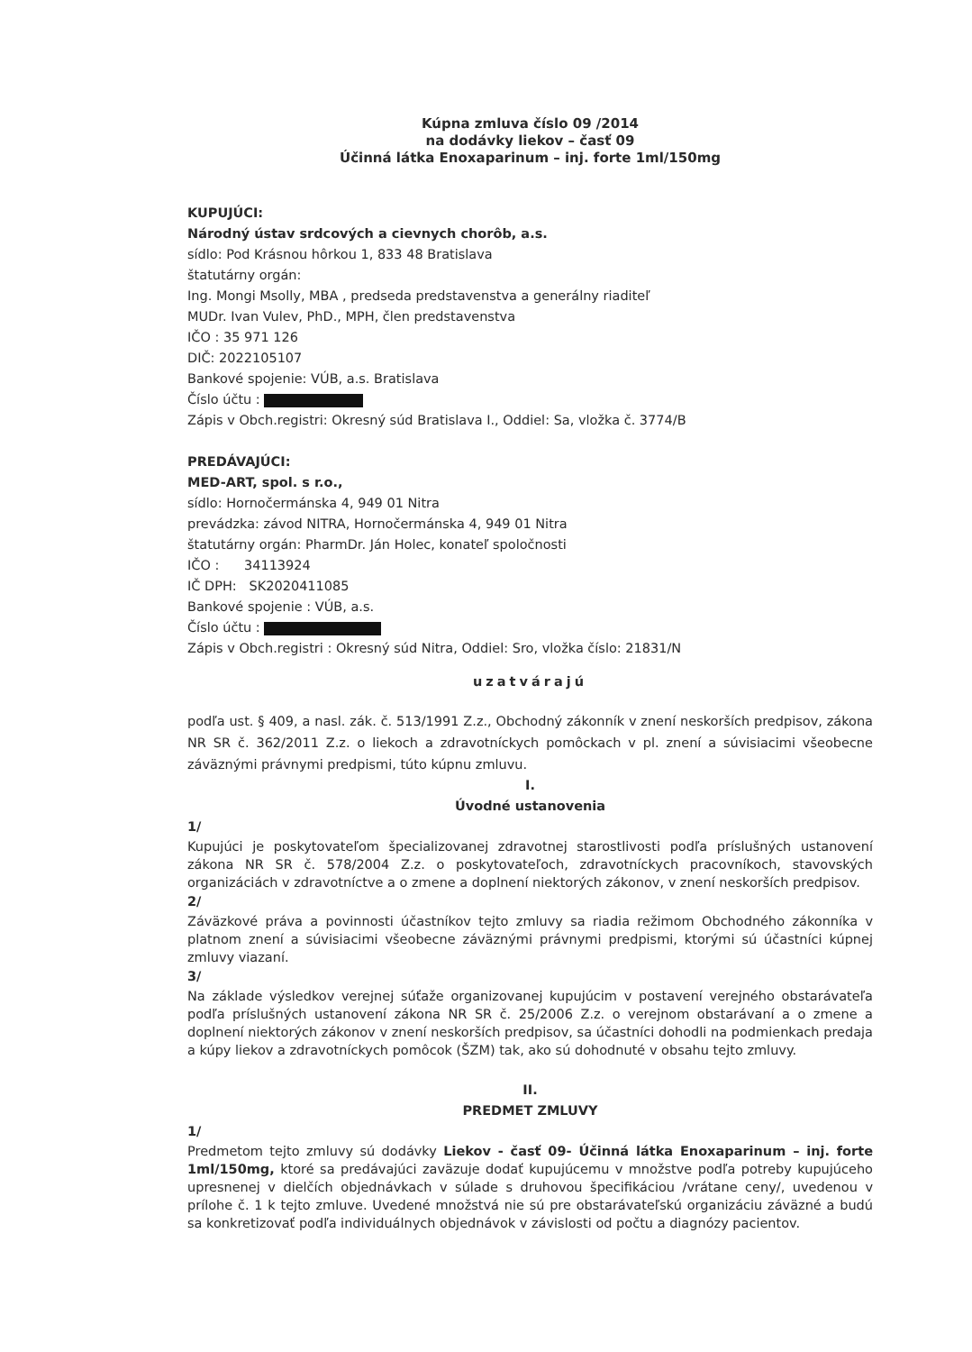Kúpna zmluva číslo 09 /2014
na dodávky liekov – časť 09
Účinná látka Enoxaparinum – inj. forte 1ml/150mg
KUPUJÚCI:
Národný ústav srdcových a cievnych chorôb, a.s.
sídlo: Pod Krásnou hôrkou 1, 833 48 Bratislava
štatutárny orgán:
Ing. Mongi Msolly, MBA , predseda predstavenstva a generálny riaditeľ
MUDr. Ivan Vulev, PhD., MPH, člen predstavenstva
IČO : 35 971 126
DIČ: 2022105107
Bankové spojenie: VÚB, a.s. Bratislava
Číslo účtu :
Zápis v Obch.registri: Okresný súd Bratislava I., Oddiel: Sa, vložka č. 3774/B
PREDÁVAJÚCI:
MED-ART, spol. s r.o.,
sídlo: Hornočermánska 4, 949 01 Nitra
prevádzka: závod NITRA, Hornočermánska 4, 949 01 Nitra
štatutárny orgán: PharmDr. Ján Holec, konateľ spoločnosti
IČO : 34113924
IČ DPH: SK2020411085
Bankové spojenie : VÚB, a.s.
Číslo účtu :
Zápis v Obch.registri : Okresný súd Nitra, Oddiel: Sro, vložka číslo: 21831/N
uzatvárajú
podľa ust. § 409, a nasl. zák. č. 513/1991 Z.z., Obchodný zákonník v znení neskorších predpisov, zákona NR SR č. 362/2011 Z.z. o liekoch a zdravotníckych pomôckach v pl. znení a súvisiacimi všeobecne záväznými právnymi predpismi, túto kúpnu zmluvu.
I.
Úvodné ustanovenia
1/
Kupujúci je poskytovateľom špecializovanej zdravotnej starostlivosti podľa príslušných ustanovení zákona NR SR č. 578/2004 Z.z. o poskytovateľoch, zdravotníckych pracovníkoch, stavovských organizáciách v zdravotníctve a o zmene a doplnení niektorých zákonov, v znení neskorších predpisov.
2/
Záväzkové práva a povinnosti účastníkov tejto zmluvy sa riadia režimom Obchodného zákonníka v platnom znení a súvisiacimi všeobecne záväznými právnymi predpismi, ktorými sú účastníci kúpnej zmluvy viazaní.
3/
Na základe výsledkov verejnej súťaže organizovanej kupujúcim v postavení verejného obstarávateľa podľa príslušných ustanovení zákona NR SR č. 25/2006 Z.z. o verejnom obstarávaní a o zmene a doplnení niektorých zákonov v znení neskorších predpisov, sa účastníci dohodli na podmienkach predaja a kúpy liekov a zdravotníckych pomôcok (ŠZM) tak, ako sú dohodnuté v obsahu tejto zmluvy.
II.
PREDMET ZMLUVY
1/
Predmetom tejto zmluvy sú dodávky Liekov - časť 09- Účinná látka Enoxaparinum – inj. forte 1ml/150mg, ktoré sa predávajúci zaväzuje dodať kupujúcemu v množstve podľa potreby kupujúceho upresnenej v dielčích objednávkach v súlade s druhovou špecifikáciou /vrátane ceny/, uvedenou v prílohe č. 1 k tejto zmluve. Uvedené množstvá nie sú pre obstarávateľskú organizáciu záväzné a budú sa konkretizovať podľa individuálnych objednávok v závislosti od počtu a diagnózy pacientov.